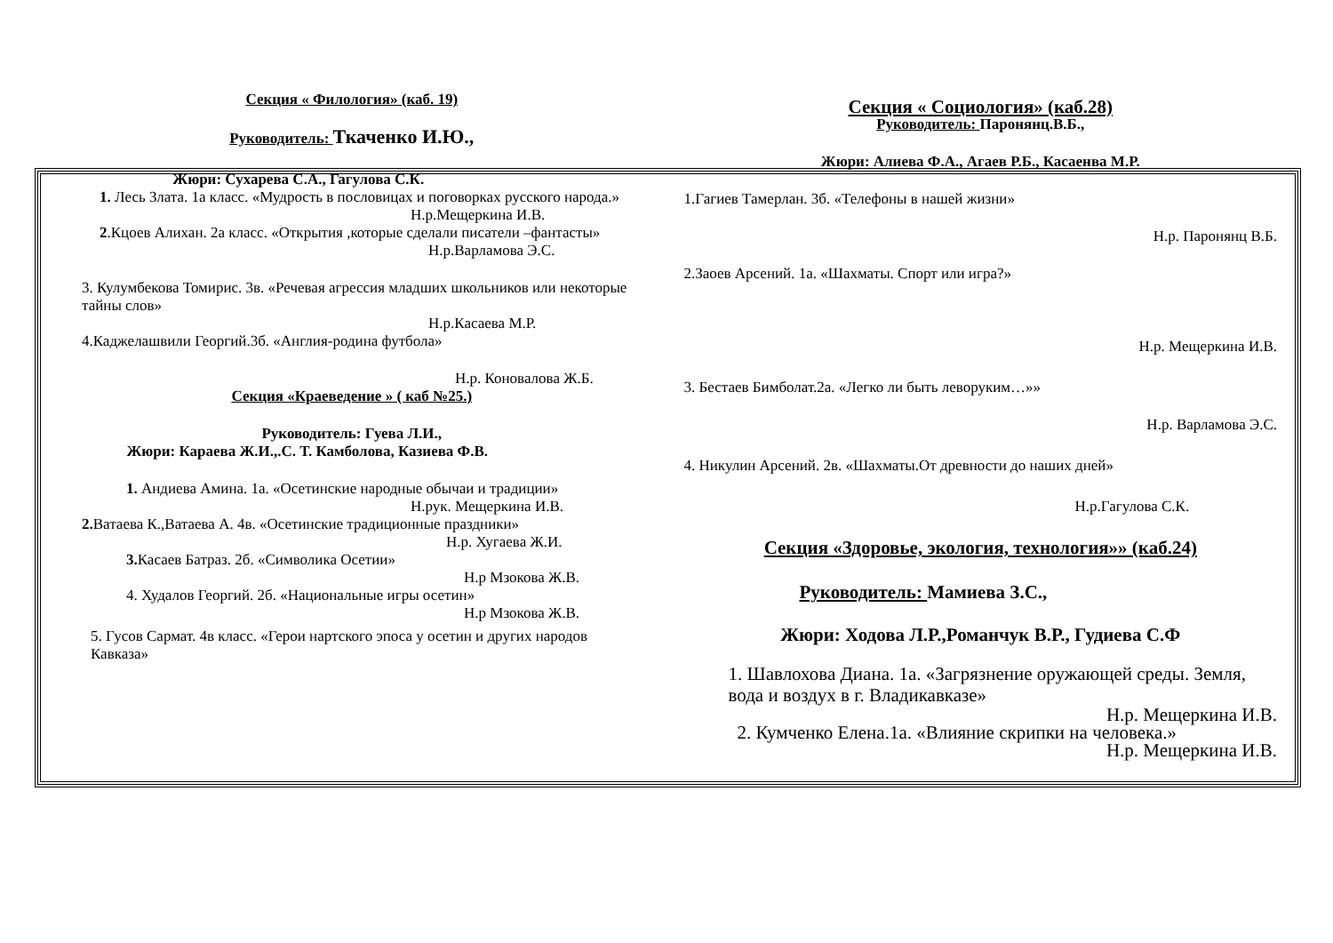Секция « Филология» (каб. 19)
Руководитель: Ткаченко И.Ю.,
Жюри: Сухарева С.А., Гагулова С.К.
1. Лесь Злата. 1а класс. «Мудрость в пословицах и поговорках русского народа.»
Н.р.Мещеркина И.В.
2.Кцоев Алихан. 2а класс. «Открытия ,которые сделали писатели –фантасты»
Н.р.Варламова Э.С.
3. Кулумбекова Томирис. 3в. «Речевая агрессия младших школьников или некоторые тайны слов»
Н.р.Касаева М.Р.
4.Каджелашвили Георгий.3б. «Англия-родина футбола»
Н.р. Коновалова Ж.Б.
Секция «Краеведение » ( каб №25.)
Руководитель: Гуева Л.И.,
Жюри: Караева Ж.И.,.С. Т. Камболова, Казиева Ф.В.
1. Андиева Амина. 1а. «Осетинские народные обычаи и традиции»
Н.рук. Мещеркина И.В.
2. Ватаева К.,Ватаева А. 4в. «Осетинские традиционные праздники»
Н.р. Хугаева Ж.И.
3. Касаев Батраз. 2б. «Символика Осетии»
Н.р Мзокова Ж.В.
4. Худалов Георгий. 2б. «Национальные игры осетин»
Н.р Мзокова Ж.В.
5. Гусов Сармат. 4в класс. «Герои нартского эпоса у осетин и других народов Кавказа»
Секция « Социология» (каб.28)
Руководитель: Паронянц.В.Б.,
Жюри: Алиева Ф.А., Агаев Р.Б., Касаенва М.Р.
1.Гагиев Тамерлан. 3б. «Телефоны в нашей жизни»
Н.р. Паронянц В.Б.
2.Заоев Арсений. 1а. «Шахматы. Спорт или игра?»
Н.р. Мещеркина И.В.
3. Бестаев Бимболат.2а. «Легко ли быть леворуким…»»
Н.р. Варламова Э.С.
4. Никулин Арсений. 2в. «Шахматы.От древности до наших дней»
Н.р.Гагулова С.К.
Секция «Здоровье, экология, технология»» (каб.24)
Руководитель: Мамиева З.С.,
Жюри: Ходова Л.Р.,Романчук В.Р., Гудиева С.Ф
1. Шавлохова Диана. 1а. «Загрязнение оружающей среды. Земля, вода и воздух в г. Владикавказе»
Н.р. Мещеркина И.В.
2. Кумченко Елена.1а. «Влияние скрипки на человека.»
Н.р. Мещеркина И.В.